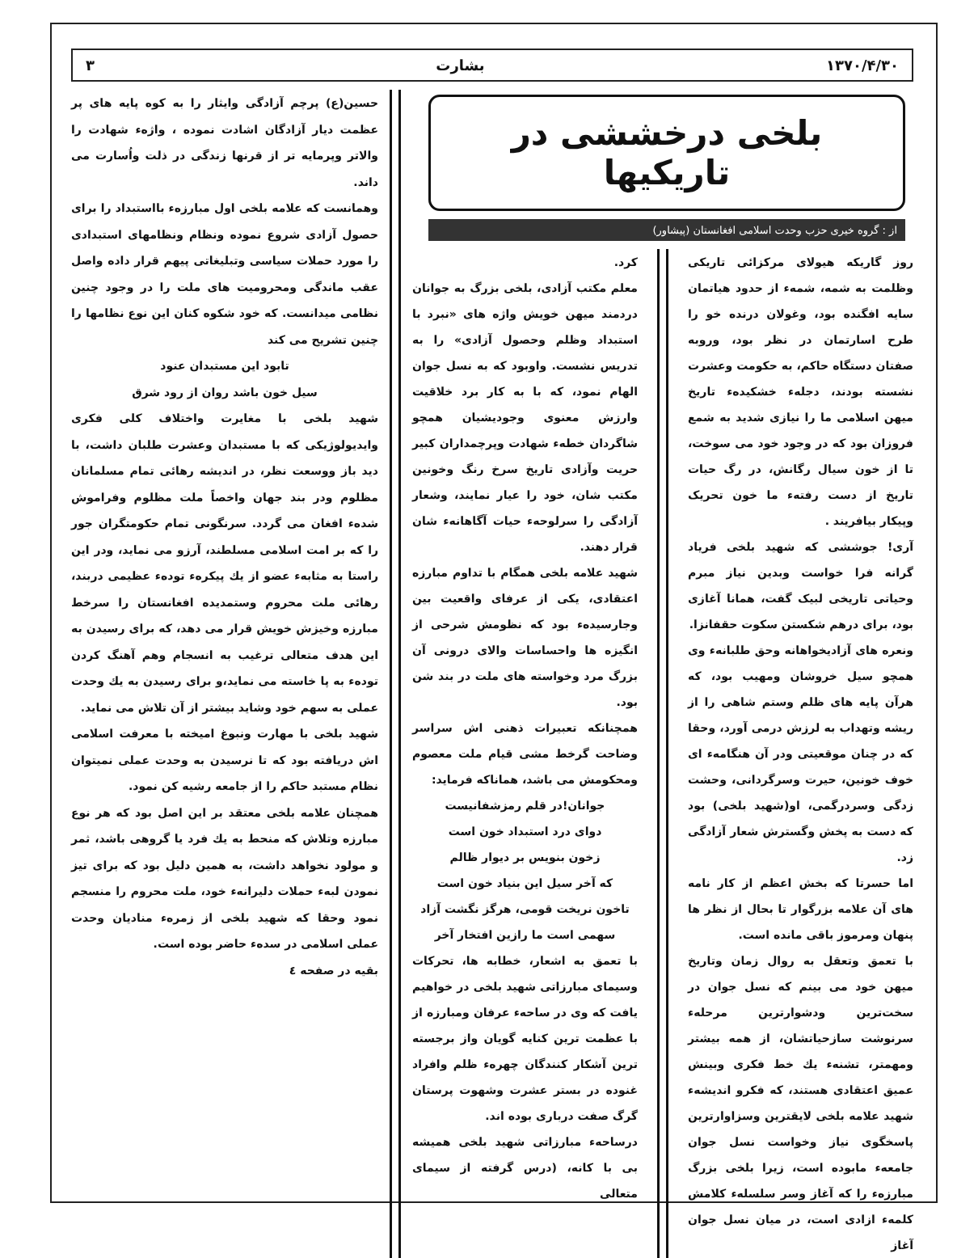۱۳۷۰/۴/۳۰ بشارت ۳
بلخی درخششی در تاریکیها
از : گروه خیری حزب وحدت اسلامی افغانستان (پیشاور)
روز گاریکه هیولای مرکزائی تاریکی وظلمت به شمه، شمهء از حدود هیاتمان سایه افگنده بود، وغولان درنده خو را طرح اسارتمان در نظر بود، وروبه صفتان دستگاه حاکم، به حکومت وعشرت نشسته بودند، دجلهء خشکیدهء تاریخ میهن اسلامی ما را نیازی شدید به شمع فروزان بود که در وجود خود می سوخت، تا از خون سیال رگانش، در رگ حیات تاریخ از دست رفتهء ما خون تحریک وپیکار بیافریند .
آری! جوششی که شهید بلخی فریاد گرانه فرا خواست وبدین نیاز مبرم وحیاتی تاریخی لبیک گفت، همانا آغازی بود، برای درهم شکستن سکوت حقفانزا.
ونعره های آزادیخواهانه وحق طلبانهء وی همچو سیل خروشان ومهیب بود، که هرآن پایه های ظلم وستم شاهی را از ریشه وتهداب به لرزش درمی آورد، وحقا که در چنان موقعیتی ودر آن هنگامهء ای خوف خونین، حیرت وسرگردانی، وحشت زدگی وسردرگمی، او(شهید بلخی) بود که دست به پخش وگسترش شعار آزادگی زد.
اما حسرتا که بخش اعظم از کار نامه های آن علامه بزرگوار تا بحال از نظر ها پنهان ومرموز باقی مانده است.
با تعمق وتعقل به روال زمان وتاریخ میهن خود می بینم که نسل جوان در سخت‌ترین ودشوارترین مرحلهء سرنوشت سازحیاتشان، از همه بیشتر ومهمتر، تشنهء یك خط فکری وبینش عمیق اعتقادی هستند، که فکرو اندیشهء شهید علامه بلخی لایقترین وسزاوارترین پاسخگوی نیاز وخواست نسل جوان جامعهء مابوده است، زیرا بلخی بزرگ مبارزهء را که آغاز وسر سلسلهء کلامش کلمهء ازادی است، در میان نسل جوان آغاز
کرد.
معلم مکتب آزادی، بلخی بزرگ به جوانان دردمند میهن خویش واژه های «نبرد با استبداد وظلم وحصول آزادی» را به تدریس نشست. واوبود که به نسل جوان الهام نمود، که با به کار برد خلاقیت وارزش معنوی وجودیشیان همچو شاگردان خطهء شهادت وپرچمداران کبیر حریت وآزادی تاریخ سرخ رنگ وخونین مکتب شان، خود را عیار نمایند، وشعار آزادگی را سرلوحهء حیات آگاهانهء شان قرار دهند.
شهید علامه بلخی همگام با تداوم مبارزه اعتقادی، یکی از عرفای واقعیت بین وجارسیدهء بود که نظومش شرحی از انگیزه ها واحساسات والای درونی آن بزرگ مرد وخواسته های ملت در بند شن بود.
همچنانکه تعبیرات ذهنی اش سراسر وضاحت گرخط مشی قیام ملت معصوم ومحکومش می باشد، هماناکه فرماید:
جوانان!در قلم رمزشفانیست
دوای درد استبداد خون است
زخون بنویس بر دیوار ظالم
که آخر سیل این بنیاد خون است
تاخون نریخت قومی، هرگز نگشت آزاد
سهمی است ما رازین افتخار آخر
با تعمق به اشعار، خطابه ها، تحرکات وسیمای مبارزاتی شهید بلخی در خواهیم یافت که وی در ساحهء عرفان ومبارزه از با عظمت ترین کنایه گویان واز برجسته ترین آشکار کنندگان چهرهء ظلم وافراد غنوده در بستر عشرت وشهوت پرستان گرگ صفت درباری بوده اند.
درساحهء مبارزاتی شهید بلخی همیشه بی با کانه، (درس گرفته از سیمای متعالی
حسین(ع) پرچم آزادگی وایثار را به کوه پایه های پر عظمت دیار آزادگان اشادت نموده ، واژهء شهادت را والاتر وپرمایه تر از قرنها زندگی در ذلت واُسارت می داند.
وهمانست که علامه بلخی اول مبارزهء بااستبداد را برای حصول آزادی شروع نموده ونظام ونظامهای استبدادی را مورد حملات سیاسی وتبلیغاتی پیهم قرار داده واصل عقب ماندگی ومحرومیت های ملت را در وجود چنین نظامی میدانست. که خود شکوه کنان این نوع نظامها را چنین تشریح می کند
تابود این مستبدان عنود
سیل خون باشد روان از رود شرق
شهید بلخی با مغایرت واختلاف کلی فکری وایدیولوژیکی که با مستبدان وعشرت طلبان داشت، با دید باز ووسعت نظر، در اندیشه رهائی تمام مسلمانان مظلوم ودر بند جهان واخصاً ملت مظلوم وفراموش شدهء افغان می گردد. سرنگونی تمام حکومتگران جور را که بر امت اسلامی مسلطند، آرزو می نماید، ودر این راستا به مثابهء عضو از یك پیکرهء تودهء عظیمی دربند، رهائی ملت محروم وستمدیده افغانستان را سرخط مبارزه وخیزش خویش قرار می دهد، که برای رسیدن به این هدف متعالی ترغیب به انسجام وهم آهنگ کردن تودهء به پا خاسته می نماید،و برای رسیدن به یك وحدت عملی به سهم خود وشاید بیشتر از آن تلاش می نماید.
شهید بلخی با مهارت ونبوغ امیخته با معرفت اسلامی اش دریافته بود که تا نرسیدن به وحدت عملی نمیتوان نظام مستبد حاکم را از جامعه رشیه کن نمود.
همچنان علامه بلخی معتقد بر این اصل بود که هر نوع مبارزه وتلاش که منحط به یك فرد یا گروهی باشد، ثمر و مولود نخواهد داشت، به همین دلیل بود که برای تیز نمودن لبهء حملات دلیرانهء خود، ملت محروم را منسجم نمود وحقا که شهید بلخی از زمرهء منادیان وحدت عملی اسلامی در سدهء حاضر بوده است.
بقیه در صفحه ٤